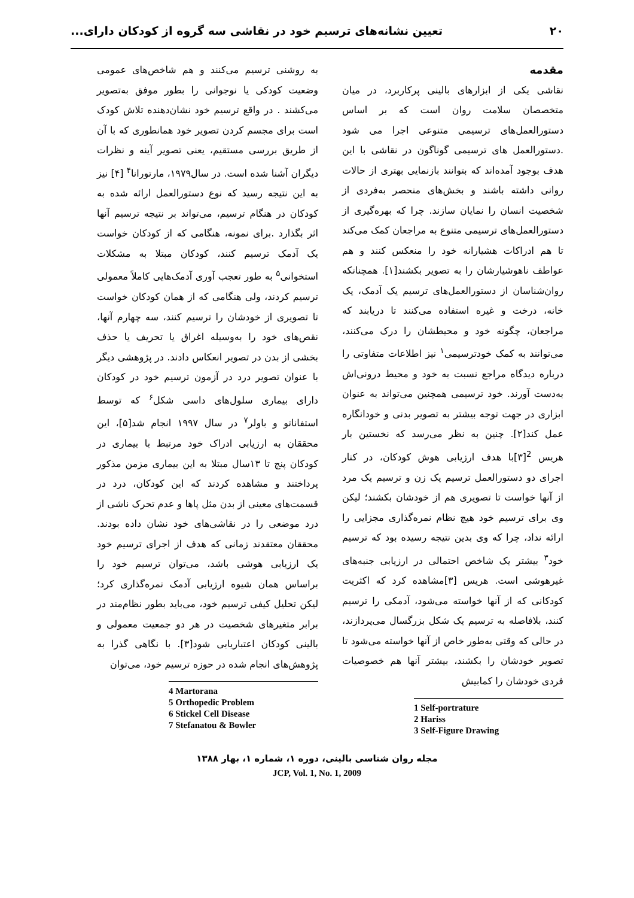۲۰ تعیین نشانه‌های ترسیم خود در نقاشی سه گروه از کودکان دارای...
مقدمه
نقاشی یکی از ابزارهای بالینی پرکاربرد، در میان متخصصان سلامت روان است که بر اساس دستورالعمل‌های ترسیمی متنوعی اجرا می شود .دستورالعمل های ترسیمی گوناگون در نقاشی با این هدف بوجود آمده‌اند که بتوانند بازنمایی بهتری از حالات روانی داشته باشند و بخش‌های منحصر به‌فردی از شخصیت انسان را نمایان سازند. چرا که بهره‌گیری از دستورالعمل‌های ترسیمی متنوع به مراجعان کمک می‌کند تا هم ادراکات هشیارانه خود را منعکس کنند و هم عواطف ناهوشیارشان را به تصویر بکشند[۱]. همچنانکه روان‌شناسان از دستورالعمل‌های ترسیم یک آدمک، یک خانه، درخت و غیره استفاده می‌کنند تا دریابند که مراجعان، چگونه خود و محیطشان را درک می‌کنند، می‌توانند به کمک خودترسیمی<sup>۱</sup> نیز اطلاعات متفاوتی را درباره دیدگاه مراجع نسبت به خود و محیط درونی‌اش به‌دست آورند. خود ترسیمی همچنین می‌تواند به عنوان ابزاری در جهت توجه بیشتر به تصویر بدنی و خودانگاره عمل کند[۲]. چنین به نظر می‌رسد که نخستین بار هریس <sup>2</sup>[۳]با هدف ارزیابی هوش کودکان، در کنار اجرای دو دستورالعمل ترسیم یک زن و ترسیم یک مرد از آنها خواست تا تصویری هم از خودشان بکشند؛ لیکن وی برای ترسیم خود هیچ نظام نمره‌گذاری مجزایی را ارائه نداد، چرا که وی بدین نتیجه رسیده بود که ترسیم خود<sup>۳</sup> بیشتر یک شاخص احتمالی در ارزیابی جنبه‌های غیرهوشی است. هریس [۳]مشاهده کرد که اکثریت کودکانی که از آنها خواسته می‌شود، آدمکی را ترسیم کنند، بلافاصله به ترسیم یک شکل بزرگسال می‌پردازند، در حالی که وقتی به‌طور خاص از آنها خواسته می‌شود تا تصویر خودشان را بکشند، بیشتر آنها هم خصوصیات فردی خودشان را کمابیش
1 Self-portrature
2 Hariss
3 Self-Figure Drawing
به روشنی ترسیم می‌کنند و هم شاخص‌های عمومی وضعیت کودکی یا نوجوانی را بطور موفق به‌تصویر می‌کشند . در واقع ترسیم خود نشان‌دهنده تلاش کودک است برای مجسم کردن تصویر خود همانطوری که با آن از طریق بررسی مستقیم، یعنی تصویر آینه و نظرات دیگران آشنا شده است. در سال۱۹۷۹، مارتورانا<sup>۴</sup> [۴] نیز به این نتیجه رسید که نوع دستورالعمل ارائه شده به کودکان در هنگام ترسیم، می‌تواند بر نتیجه ترسیم آنها اثر بگذارد .برای نمونه، هنگامی که از کودکان خواست یک آدمک ترسیم کنند، کودکان مبتلا به مشکلات استخوانی<sup>۵</sup> به طور تعجب آوری آدمک‌هایی کاملاً معمولی ترسیم کردند، ولی هنگامی که از همان کودکان خواست تا تصویری از خودشان را ترسیم کنند، سه چهارم آنها، نقص‌های خود را به‌وسیله اغراق یا تحریف یا حذف بخشی از بدن در تصویر انعکاس دادند. در پژوهشی دیگر با عنوان تصویر درد در آزمون ترسیم خود در کودکان دارای بیماری سلول‌های داسی شکل<sup>۶</sup> که توسط استفاناتو و باولر<sup>۷</sup> در سال ۱۹۹۷ انجام شد[۵]، این محققان به ارزیابی ادراک خود مرتبط با بیماری در کودکان پنج تا ۱۳سال مبتلا به این بیماری مزمن مذکور پرداختند و مشاهده کردند که این کودکان، درد در قسمت‌های معینی از بدن مثل پاها و عدم تحرک ناشی از درد موضعی را در نقاشی‌های خود نشان داده بودند. محققان معتقدند زمانی که هدف از اجرای ترسیم خود یک ارزیابی هوشی باشد، می‌توان ترسیم خود را براساس همان شیوه ارزیابی آدمک نمره‌گذاری کرد؛ لیکن تحلیل کیفی ترسیم خود، می‌باید بطور نظام‌مند در برابر متغیرهای شخصیت در هر دو جمعیت معمولی و بالینی کودکان اعتباریابی شود[۳]. با نگاهی گذرا به پژوهش‌های انجام شده در حوزه ترسیم خود، می‌توان
4 Martorana
5 Orthopedic Problem
6 Stickel Cell Disease
7 Stefanatou & Bowler
مجله روان شناسی بالینی، دوره ۱، شماره ۱، بهار ۱۳۸۸
JCP, Vol. 1, No. 1, 2009